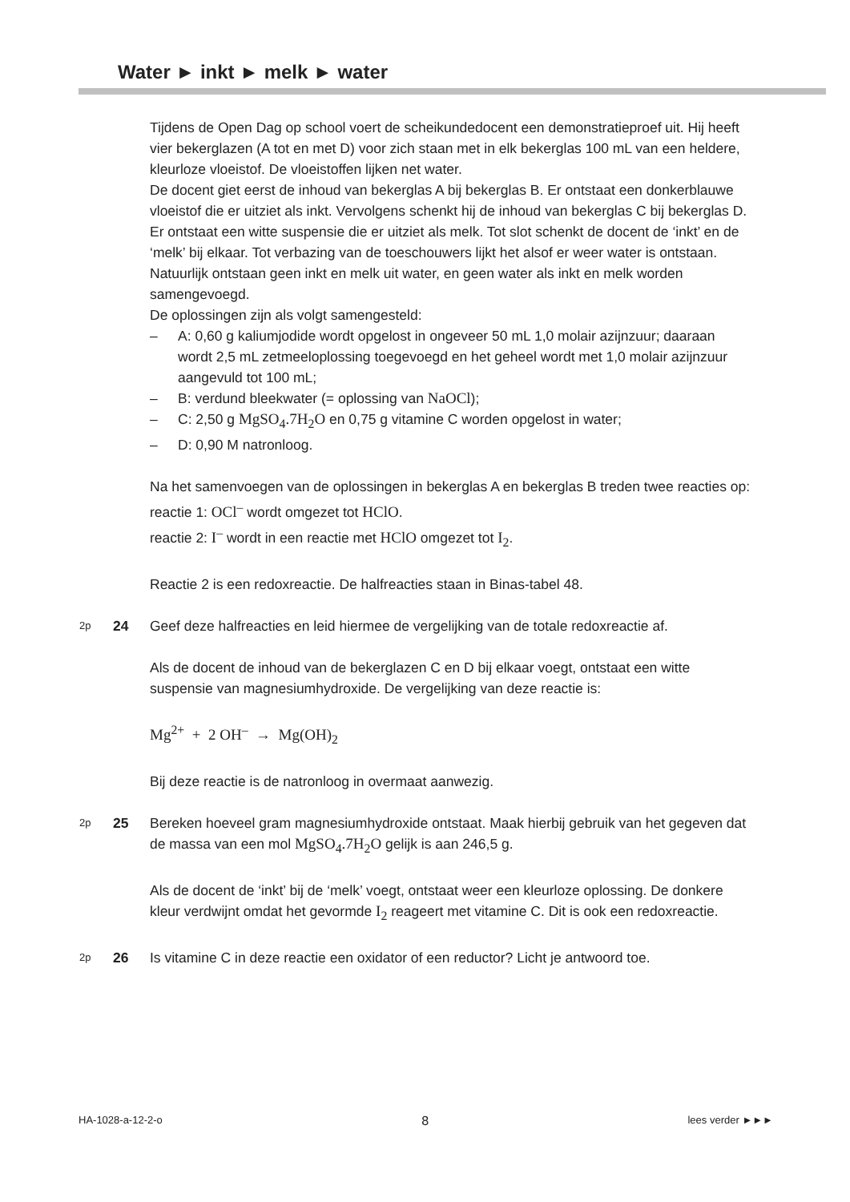Water ► inkt ► melk ► water
Tijdens de Open Dag op school voert de scheikundedocent een demonstratieproef uit. Hij heeft vier bekerglazen (A tot en met D) voor zich staan met in elk bekerglas 100 mL van een heldere, kleurloze vloeistof. De vloeistoffen lijken net water.
De docent giet eerst de inhoud van bekerglas A bij bekerglas B. Er ontstaat een donkerblauwe vloeistof die er uitziet als inkt. Vervolgens schenkt hij de inhoud van bekerglas C bij bekerglas D. Er ontstaat een witte suspensie die er uitziet als melk. Tot slot schenkt de docent de ‘inkt’ en de ‘melk’ bij elkaar. Tot verbazing van de toeschouwers lijkt het alsof er weer water is ontstaan.
Natuurlijk ontstaan geen inkt en melk uit water, en geen water als inkt en melk worden samengevoegd.
De oplossingen zijn als volgt samengesteld:
– A: 0,60 g kaliumjodide wordt opgelost in ongeveer 50 mL 1,0 molair azijnzuur; daaraan wordt 2,5 mL zetmeeloplossing toegevoegd en het geheel wordt met 1,0 molair azijnzuur aangevuld tot 100 mL;
– B: verdund bleekwater (= oplossing van NaOCl);
– C: 2,50 g MgSO<sub>4</sub>.7H<sub>2</sub>O en 0,75 g vitamine C worden opgelost in water;
– D: 0,90 M natronloog.
Na het samenvoegen van de oplossingen in bekerglas A en bekerglas B treden twee reacties op:
reactie 1: OCl<sup>–</sup> wordt omgezet tot HClO.
reactie 2: I<sup>–</sup> wordt in een reactie met HClO omgezet tot I<sub>2</sub>.
Reactie 2 is een redoxreactie. De halfreacties staan in Binas-tabel 48.
2p 24 Geef deze halfreacties en leid hiermee de vergelijking van de totale redoxreactie af.
Als de docent de inhoud van de bekerglazen C en D bij elkaar voegt, ontstaat een witte suspensie van magnesiumhydroxide. De vergelijking van deze reactie is:
Mg<sup>2+</sup> + 2 OH<sup>–</sup> → Mg(OH)<sub>2</sub>
Bij deze reactie is de natronloog in overmaat aanwezig.
2p 25 Bereken hoeveel gram magnesiumhydroxide ontstaat. Maak hierbij gebruik van het gegeven dat de massa van een mol MgSO<sub>4</sub>.7H<sub>2</sub>O gelijk is aan 246,5 g.
Als de docent de ‘inkt’ bij de ‘melk’ voegt, ontstaat weer een kleurloze oplossing. De donkere kleur verdwijnt omdat het gevormde I<sub>2</sub> reageert met vitamine C. Dit is ook een redoxreactie.
2p 26 Is vitamine C in deze reactie een oxidator of een reductor? Licht je antwoord toe.
HA-1028-a-12-2-o 8 lees verder ►►►